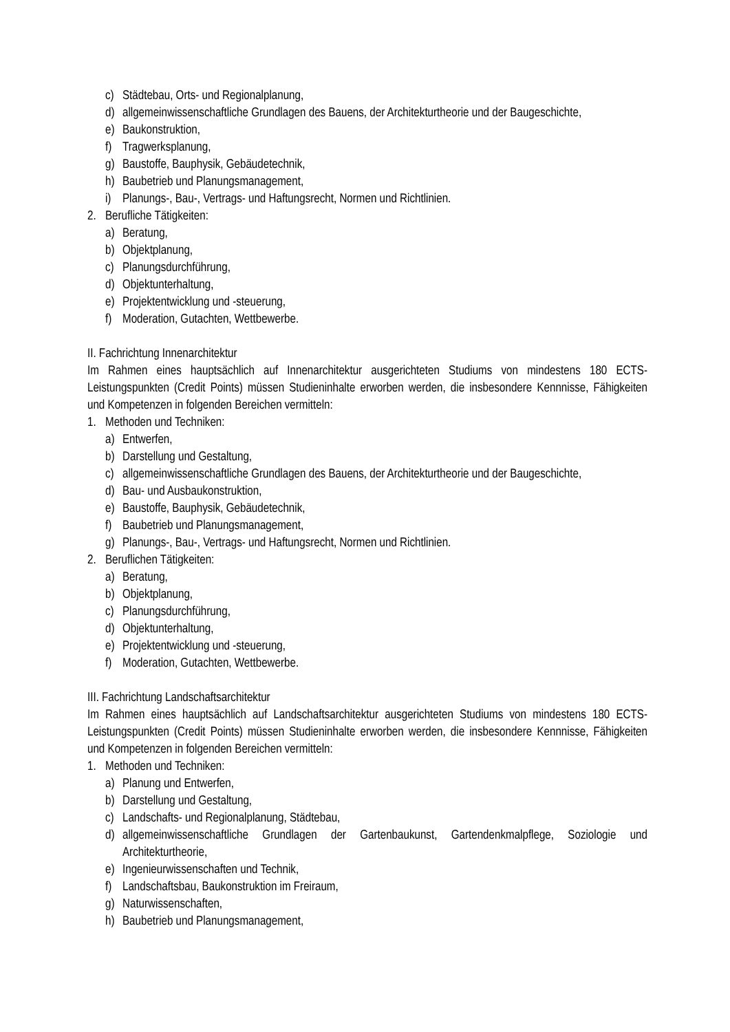c) Städtebau, Orts- und Regionalplanung,
d) allgemeinwissenschaftliche Grundlagen des Bauens, der Architekturtheorie und der Baugeschichte,
e) Baukonstruktion,
f) Tragwerksplanung,
g) Baustoffe, Bauphysik, Gebäudetechnik,
h) Baubetrieb und Planungsmanagement,
i) Planungs-, Bau-, Vertrags- und Haftungsrecht, Normen und Richtlinien.
2. Berufliche Tätigkeiten:
a) Beratung,
b) Objektplanung,
c) Planungsdurchführung,
d) Objektunterhaltung,
e) Projektentwicklung und -steuerung,
f) Moderation, Gutachten, Wettbewerbe.
II. Fachrichtung Innenarchitektur
Im Rahmen eines hauptsächlich auf Innenarchitektur ausgerichteten Studiums von mindestens 180 ECTS-Leistungspunkten (Credit Points) müssen Studieninhalte erworben werden, die insbesondere Kennnisse, Fähigkeiten und Kompetenzen in folgenden Bereichen vermitteln:
1. Methoden und Techniken:
a) Entwerfen,
b) Darstellung und Gestaltung,
c) allgemeinwissenschaftliche Grundlagen des Bauens, der Architekturtheorie und der Baugeschichte,
d) Bau- und Ausbaukonstruktion,
e) Baustoffe, Bauphysik, Gebäudetechnik,
f) Baubetrieb und Planungsmanagement,
g) Planungs-, Bau-, Vertrags- und Haftungsrecht, Normen und Richtlinien.
2. Beruflichen Tätigkeiten:
a) Beratung,
b) Objektplanung,
c) Planungsdurchführung,
d) Objektunterhaltung,
e) Projektentwicklung und -steuerung,
f) Moderation, Gutachten, Wettbewerbe.
III. Fachrichtung Landschaftsarchitektur
Im Rahmen eines hauptsächlich auf Landschaftsarchitektur ausgerichteten Studiums von mindestens 180 ECTS-Leistungspunkten (Credit Points) müssen Studieninhalte erworben werden, die insbesondere Kennnisse, Fähigkeiten und Kompetenzen in folgenden Bereichen vermitteln:
1. Methoden und Techniken:
a) Planung und Entwerfen,
b) Darstellung und Gestaltung,
c) Landschafts- und Regionalplanung, Städtebau,
d) allgemeinwissenschaftliche Grundlagen der Gartenbaukunst, Gartendenkmalpflege, Soziologie und Architekturtheorie,
e) Ingenieurwissenschaften und Technik,
f) Landschaftsbau, Baukonstruktion im Freiraum,
g) Naturwissenschaften,
h) Baubetrieb und Planungsmanagement,